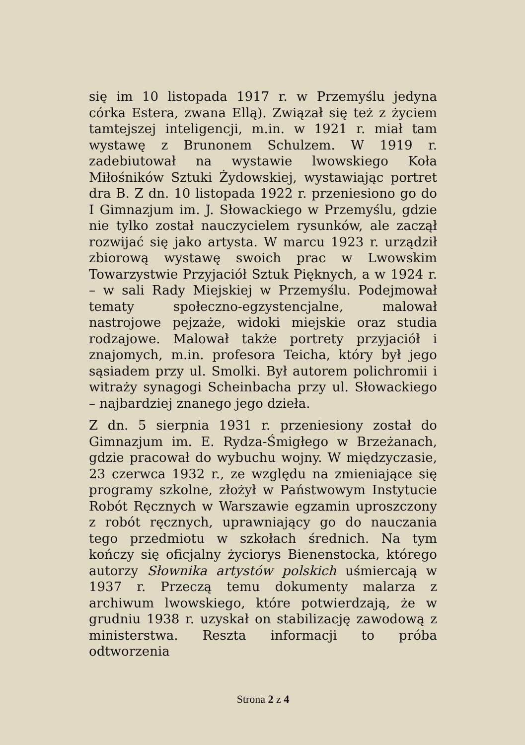się im 10 listopada 1917 r. w Przemyślu jedyna córka Estera, zwana Ellą). Związał się też z życiem tamtejszej inteligencji, m.in. w 1921 r. miał tam wystawę z Brunonem Schulzem. W 1919 r. zadebiutował na wystawie lwowskiego Koła Miłośników Sztuki Żydowskiej, wystawiając portret dra B. Z dn. 10 listopada 1922 r. przeniesiono go do I Gimnazjum im. J. Słowackiego w Przemyślu, gdzie nie tylko został nauczycielem rysunków, ale zaczął rozwijać się jako artysta. W marcu 1923 r. urządził zbiorową wystawę swoich prac w Lwowskim Towarzystwie Przyjaciół Sztuk Pięknych, a w 1924 r. – w sali Rady Miejskiej w Przemyślu. Podejmował tematy społeczno-egzystencjalne, malował nastrojowe pejzaże, widoki miejskie oraz studia rodzajowe. Malował także portrety przyjaciół i znajomych, m.in. profesora Teicha, który był jego sąsiadem przy ul. Smolki. Był autorem polichromii i witraży synagogi Scheinbacha przy ul. Słowackiego – najbardziej znanego jego dzieła.
Z dn. 5 sierpnia 1931 r. przeniesiony został do Gimnazjum im. E. Rydza-Śmigłego w Brzeżanach, gdzie pracował do wybuchu wojny. W międzyczasie, 23 czerwca 1932 r., ze względu na zmieniające się programy szkolne, złożył w Państwowym Instytucie Robót Ręcznych w Warszawie egzamin uproszczony z robót ręcznych, uprawniający go do nauczania tego przedmiotu w szkołach średnich. Na tym kończy się oficjalny życiorys Bienenstocka, którego autorzy Słownika artystów polskich uśmiercają w 1937 r. Przeczą temu dokumenty malarza z archiwum lwowskiego, które potwierdzają, że w grudniu 1938 r. uzyskał on stabilizację zawodową z ministerstwa. Reszta informacji to próba odtworzenia
Strona 2 z 4